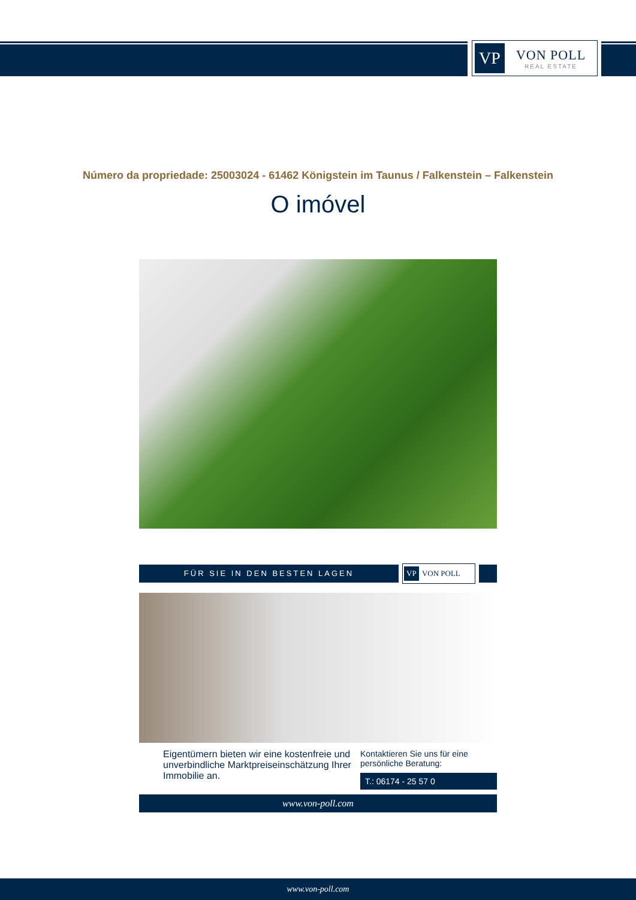VP
VON POLL
REAL ESTATE
Número da propriedade: 25003024 - 61462 Königstein im Taunus / Falkenstein – Falkenstein
O imóvel
FÜR SIE IN DEN BESTEN LAGEN
VP VON POLL
Eigentümern bieten wir eine kostenfreie und unverbindliche Marktpreiseinschätzung Ihrer Immobilie an.
Kontaktieren Sie uns für eine persönliche Beratung:
T.: 06174 - 25 57 0
www.von-poll.com
www.von-poll.com